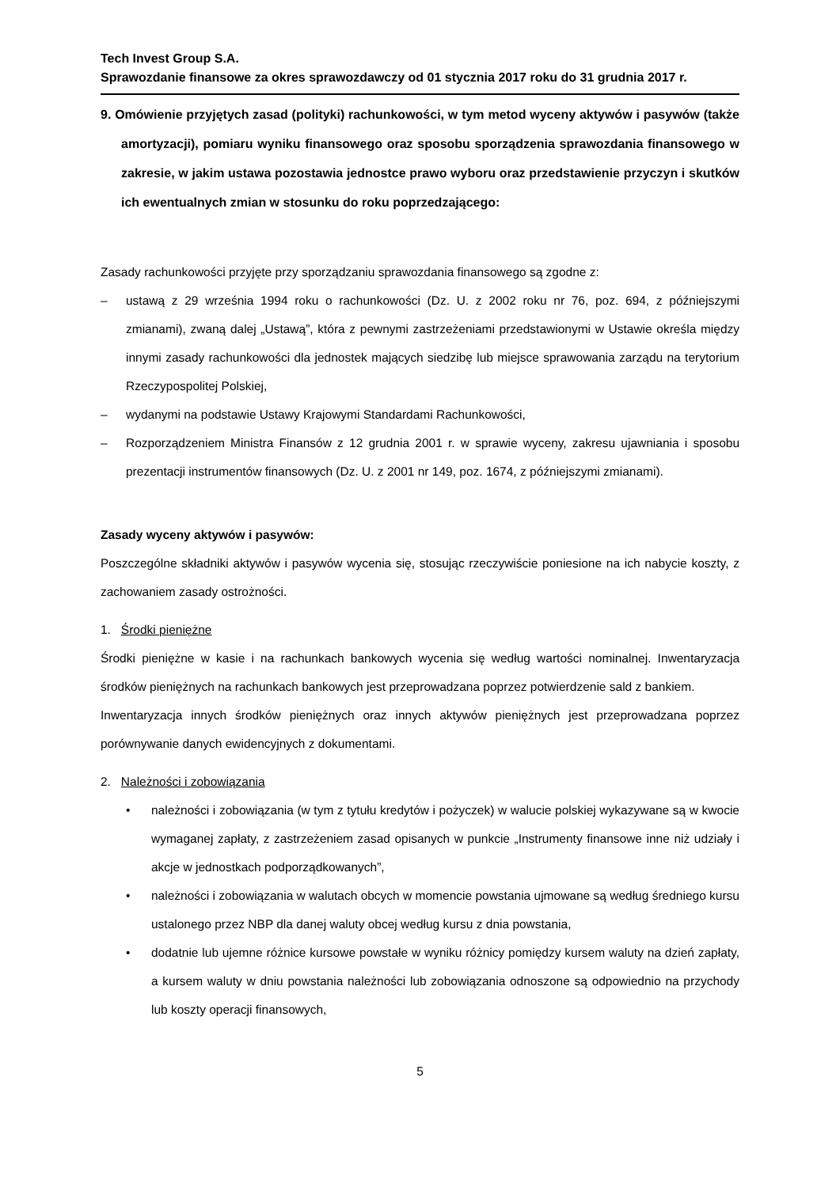Tech Invest Group S.A.
Sprawozdanie finansowe za okres sprawozdawczy od 01 stycznia 2017 roku do 31 grudnia 2017 r.
9. Omówienie przyjętych zasad (polityki) rachunkowości, w tym metod wyceny aktywów i pasywów (także amortyzacji), pomiaru wyniku finansowego oraz sposobu sporządzenia sprawozdania finansowego w zakresie, w jakim ustawa pozostawia jednostce prawo wyboru oraz przedstawienie przyczyn i skutków ich ewentualnych zmian w stosunku do roku poprzedzającego:
Zasady rachunkowości przyjęte przy sporządzaniu sprawozdania finansowego są zgodne z:
– ustawą z 29 września 1994 roku o rachunkowości (Dz. U. z 2002 roku nr 76, poz. 694, z późniejszymi zmianami), zwaną dalej „Ustawą”, która z pewnymi zastrzeżeniami przedstawionymi w Ustawie określa między innymi zasady rachunkowości dla jednostek mających siedzibę lub miejsce sprawowania zarządu na terytorium Rzeczypospolitej Polskiej,
– wydanymi na podstawie Ustawy Krajowymi Standardami Rachunkowości,
– Rozporządzeniem Ministra Finansów z 12 grudnia 2001 r. w sprawie wyceny, zakresu ujawniania i sposobu prezentacji instrumentów finansowych (Dz. U. z 2001 nr 149, poz. 1674, z późniejszymi zmianami).
Zasady wyceny aktywów i pasywów:
Poszczególne składniki aktywów i pasywów wycenia się, stosując rzeczywiście poniesione na ich nabycie koszty, z zachowaniem zasady ostrożności.
1. Środki pieniężne
Środki pieniężne w kasie i na rachunkach bankowych wycenia się według wartości nominalnej. Inwentaryzacja środków pieniężnych na rachunkach bankowych jest przeprowadzana poprzez potwierdzenie sald z bankiem.
Inwentaryzacja innych środków pieniężnych oraz innych aktywów pieniężnych jest przeprowadzana poprzez porównywanie danych ewidencyjnych z dokumentami.
2. Należności i zobowiązania
• należności i zobowiązania (w tym z tytułu kredytów i pożyczek) w walucie polskiej wykazywane są w kwocie wymaganej zapłaty, z zastrzeżeniem zasad opisanych w punkcie „Instrumenty finansowe inne niż udziały i akcje w jednostkach podporządkowanych”,
• należności i zobowiązania w walutach obcych w momencie powstania ujmowane są według średniego kursu ustalonego przez NBP dla danej waluty obcej według kursu z dnia powstania,
• dodatnie lub ujemne różnice kursowe powstałe w wyniku różnicy pomiędzy kursem waluty na dzień zapłaty, a kursem waluty w dniu powstania należności lub zobowiązania odnoszone są odpowiednio na przychody lub koszty operacji finansowych,
5